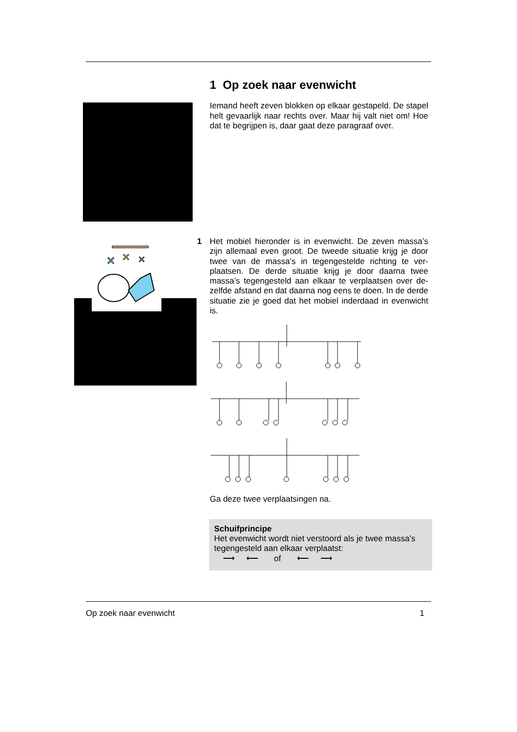✕
✕
✕
1 Op zoek naar evenwicht
Iemand heeft zeven blokken op elkaar gestapeld. De stapel helt gevaarlijk naar rechts over. Maar hij valt niet om! Hoe dat te begrijpen is, daar gaat deze paragraaf over.
1
Het mobiel hieronder is in evenwicht. De zeven massa’s zijn allemaal even groot. De tweede situatie krijg je door twee van de massa’s in tegengestelde richting te ver-plaatsen. De derde situatie krijg je door daarna twee massa’s tegengesteld aan elkaar te verplaatsen over de-zelfde afstand en dat daarna nog eens te doen. In de derde situatie zie je goed dat het mobiel inderdaad in evenwicht is.
Ga deze twee verplaatsingen na.
Schuifprincipe
Het evenwicht wordt niet verstoord als je twee massa’s tegengesteld aan elkaar verplaatst:
⟶ ⟵ of ⟵ ⟶
Op zoek naar evenwicht 1